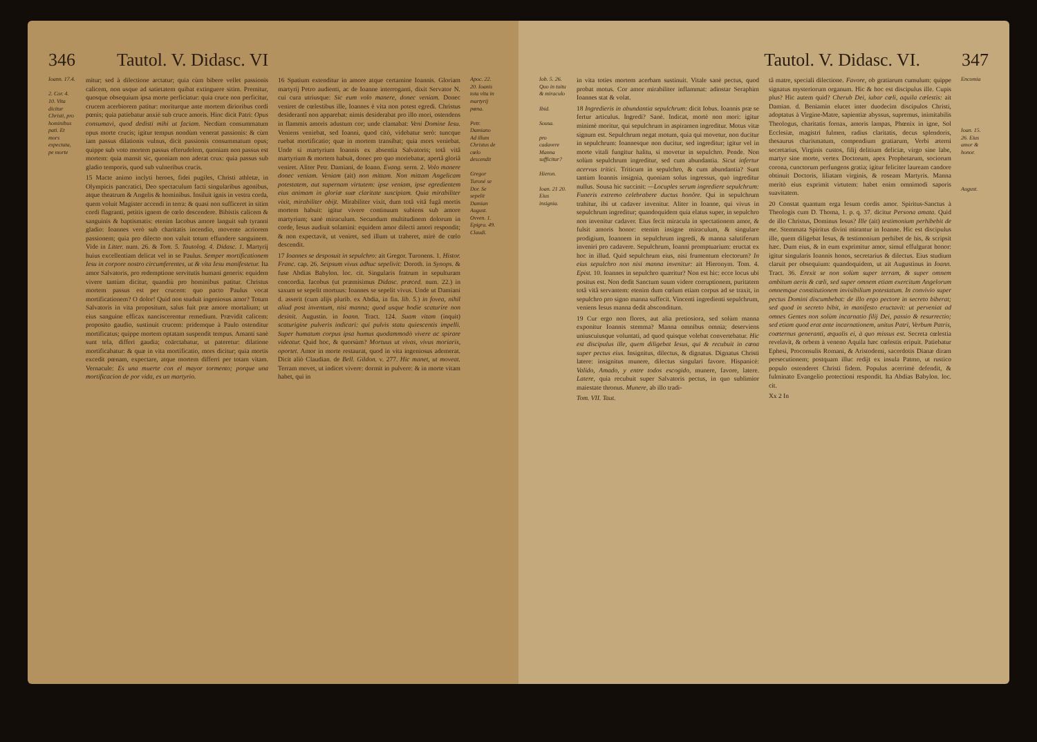346 Tautol. V. Didasc. VI
Ioann. 17.4.
2. Cor. 4. 10. Vita dicitur Christi, pro hominibus pati. Et mors expectata, pe morte
mitur; sed à dilectione arctatur; quia cùm bibere vellet passionis calicem, non usque ad satietatem quibat extinguere sitim. Premitur, quosque obsequium ipsa morte perficiatur: quia cruce non perficitur, crucem acerbiorem patitur: moriturque ante mortem dirioribus cordi pœnis; quia patiebatur anxiè sub cruce amoris. Hinc dicit Patri: Opus consumavi, quod dedisti mihi ut faciam. Necdùm consummatum opus morte crucis; igitur tempus nondùm venerat passionis: & cùm iam passus dilationis vulnus, dicit passionis consummatum opus; quippe sub voto mortem passus efterudelem, quoniam non passus est mortem: quia mansit sic, quoniam non aderat crux: quia passus sub gladio temporis, quod sub vulneribus crucis.
15 Macte animo inclyti heroes, fidei pugiles, Christi athletæ, in Olympicis pancratici, Deo spectaculum facti singularibus agonibus, atque theatrum & Angelis & hominibus. Insiluit ignis in vestra corda, quem voluit Magister accendi in terra: & quasi non sufficeret in sitim cordi flagranti, petitis ignem de cœlo descendere. Bibistis calicem & sanguinis & baptismatis: etenim Iacobus amore languit sub tyranni gladio: Ioannes verò sub charitatis incendio, movente acriorem passionem; quia pro dilecto non valuit totum effundere sanguinem. Vide in Litter. num. 26. & Tom. 5. Tautolog. 4. Didasc. 1. Martyrij huius excellentiam delicat vel in se Paulus. Semper mortificationem Iesu in corpore nostro circumferentes, ut & vita Iesu manifestetur. Ita amor Salvatoris, pro redemptione servitutis humani generis: equidem vivere tantùm dicitur, quandiù pro hominibus patitur. Christus mortem passus est per crucem: quo pacto Paulus vocat mortificationem? O dolor! Quid non studuit ingeniosus amor? Totum Salvatoris in vita propositum, salus fuit præ amore mortalium; ut eius sanguine efficax nanciscerentur remedium. Prævidit calicem: proposito gaudio, sustinuit crucem: pridemque à Paulo ostenditur mortificatus; quippe mortem optatam suspendit tempus. Amanti sanè sunt tela, differi gaudia; coärctabatur, ut pateretur: dilatione mortificabatur: & quæ in vita mortificatio, mors dicitur; quia mortis excedit pœnam, expectare, atque mortem differri per totam vitam. Vernacule: Es una muerte con el mayor tormento; porque una mortificacion de por vida, es un martyrio.
16 Spatium extenditur in amore atque certamine Ioannis. Gloriam martyrij Petro audienti, ac de Ioanne interroganti, dixit Servator N. cui cura utriusque: Sic eum volo manere, donec veniam. Donec veniret de cœlestibus ille, Ioannes è vita non potest egredi. Christus desiderantî non apparebat: nimis desiderabat pro illo mori, ostendens in flammis amoris adustum cor; unde clamabat: Veni Domine Iesu. Veniens veniebat, sed Ioanni, quod citò, videbatur serò: tuncque ruebat mortificatio; quæ in mortem transibat; quia mors veniebat. Unde si martyrium Ioannis ex absentia Salvatoris; totâ vitâ martyrium & mortem habuit, donec pro quo moriebatur, apertâ gloriâ veniret. Aliter Petr. Damiani, de Ioann. Evang. serm. 2. Volo manere donec veniam. Veniam (ait) non mittam. Non mittam Angelicam potestatem, aut supernam virtutem: ipse veniam, ipse egredientem eius animam in gloriæ suæ claritate suscipiam. Quia mirabiliter vixit, mirabiliter obijt. Mirabiliter vixit, dum totâ vitâ fugâ mortis mortem habuit: igitur vivere continuum subiens sub amore martyrium; sanè miraculum. Secundum multitudinem dolorum in corde, Iesus audiuit solamini: equidem amor dilecti amori respondit; & non expectavit, ut veniret, sed illum ut traheret, mirè de cœlo descendit.
17 Ioannes se desposuit in sepulchro: ait Gregor. Turonens. 1. Histor. Franc. cap. 26. Seipsum vivus adhuc sepelivit: Doroth. in Synops. & fuse Abdias Babylon. loc. cit. Singularis fratrum in sepulturam concordia. Iacobus (ut præmisimus Didasc. præced. num. 22.) in saxum se sepelit mortuus: Ioannes se sepelit vivus. Unde ut Damiani d. asserit (cum alijs plurib. ex Abdia, in fin. lib. 5.) in fovea, nihil aliud post inventum, nisi manna; quod usque hodie scaturire non desinit. Augustin. in Ioann. Tract. 124. Suam vitam (inquit) scaturigine pulveris indicari: qui pulvis statu quiescentis impelli. Super humatum corpus ipsa humus quodammodò vivere ac spirare videatur. Quid hoc, & quorsùm? Mortuus ut vivas, vivus moriaris, oportet. Amor in morte restaurat, quod in vita ingeniosus ademerat. Dicit aliò Claudian. de Bell. Gildon. v. 277. Hic manet, ut moveat. Terram movet, ut indicet vivere: dormit in pulvere: & in morte vitam habet, qui in
Apoc. 22. 20. Ioanis tota vita in martyrij pœna.
Petr. Damiano Ad illum Christus de cœlo descendit
Gregor Turoné se Dor. Se sepelit
Damian
August.
Ovven. 1. Epigra. 49. Claudi.
Tautol. V. Didasc. VI. 347
Iob. 5. 26. Quo in tuitu & miraculo
Ibid.
Sousa.
pro cadavere Manna sufficitur?
Hieron.
Ioan. 21 20. Eius insignia.
in vita toties mortem acerbam sustinuit. Vitale sanè pectus, quod probat motus. Cor amor mirabiliter inflammat: adinstar Seraphim Ioannes stat & volat.
18 Ingredieris in abundantia sepulchrum: dicit Iobus. Ioannis præ se fertur articulus. Ingredi? Sanè. Indicat, mortè non mori: igitur minimè moritur, qui sepulchrum in aspiramen ingreditur. Motus vitæ signum est. Sepulchrum negat motum, quia qui movetur, non ducitur in sepulchrum: Ioannesque non ducitur, sed ingreditur; igitur vel in morte vitali fungitur halitu, si movetur in sepulchro. Pende. Non solùm sepulchrum ingreditur, sed cum abundantia. Sicut infertur acervus tritici. Triticum in sepulchro, & cum abundantia? Sunt tantùm Ioannis insignia, quoniam solus ingressus, quò ingreditur nullus. Sousa hic succinit: —Locuples serum ingrediere sepulchrum: Funeris extremo celebrabere ductus honôre. Qui in sepulchrum trahitur, ibi ut cadaver invenitur. Aliter in Ioanne, qui vivus in sepulchrum ingreditur; quandoquidem quia elatus super, in sepulchro non invenitur cadaver. Eius fecit miracula in spectationem amor, & fulsit amoris honor: etenim insigne miraculum, & singulare prodigium, Ioannem in sepulchrum ingredi, & manna salutiferum inveniri pro cadavere. Sepulchrum, Ioanni promptuarium: eructat ex hoc in illud. Quid sepulchrum eius, nisi frumentum electorum? In eius sepulchro non nisi manna invenitur: ait Hieronym. Tom. 4. Epist. 10. Ioannes in sepulchro quæritur? Non est hic: ecce locus ubi positus est. Non dedit Sanctum suum videre corruptionem, puritatem totâ vitâ servantem: etenim dum cœlum etiam corpus ad se traxit, in sepulchro pro signo manna suffecit. Vincenti ingredienti sepulchrum, veniens Iesus manna dedit absconditum.
19 Cur ergo non flores, aut alia pretiosiora, sed solùm manna exponitur Ioannis stemma? Manna omnibus omnia; deserviens uniuscuiusque voluntati, ad quod quisque volebat convertebatur. Hic est discipulus ille, quem diligebat Iesus, qui & recubuit in cœna super pectus eius. Insignitus, dilectus, & dignatus. Dignatus Christi latere: insignitus munere, dilectus singulari favore. Hispanicè: Valido, Amado, y entre todos escogido, munere, favore, latere. Latere, quia recubuit super Salvatoris pectus, in quo sublimior maiestate thronus. Munere, ab illo tradi-
Tom. VII. Taut.
tâ matre, speciali dilectione. Favore, ob gratiarum cumulum: quippe signatus mysteriorum organum. Hic & hoc est discipulus ille. Cupis plus? Hic autem quid? Cherub Dei, iubar cœli, aquila cælestis: ait Damian. d. Beniamin elucet inter duodecim discipulos Christi, adoptatus à Virgine-Matre, sapientiæ abyssus, supremus, inimitabilis Theologus, charitatis fornax, amoris lampas, Phœnix in igne, Sol Ecclesiæ, magistri fulmen, radius claritatis, decus splendoris, thesaurus charismatum, compendium gratiarum, Verbi æterni secretarius, Virginis custos, filij delitium deliciæ, virgo sine labe, martyr sine morte, vertex Doctorum, apex Prophetarum, sociorum corona, cunctorum perfungens gratia; igitur feliciter lauream candore obtinuit Doctoris, liliatam virginis, & roseam Martyris. Manna meritò eius exprimit virtutem: habet enim omnimodi saporis suavitatem.
20 Constat quantum erga Iesum cordis amor. Spiritus-Sanctus à Theologis cum D. Thoma, 1. p. q. 37. dicitur Persona amata. Quid de illo Christus, Dominus Iesus? Ille (ait) testimonium perhibebit de me. Stemmata Spiritus divini mirantur in Ioanne. Hic est discipulus ille, quem diligebat Iesus, & testimonium perhibet de his, & scripsit hæc. Dum eius, & in eum exprimitur amor, simul effulgurat honor: igitur singularis Ioannis honos, secretarius & dilectus. Eius studium claruit per obsequium: quandoquidem, ut ait Augustinus in Ioann. Tract. 36. Erexit se non solùm super terram, & super omnem ambitum aeris & cœli, sed super omnem etiam exercitum Angelorum omnemque constitutionem invisibilium potestatum. In convivio super pectus Domini discumbebat: de illo ergo pectore in secreto biberat; sed quod in secreto bibit, in manifesto eructavit: ut perveniat ad omnes Gentes non solùm incarnatio filij Dei, passio & resurrectio; sed etiam quod erat ante incarnationem, unitus Patri, Verbum Patris, coæternus generanti, æqualis ei, à quo missus est. Secreta cœlestia revelavit, & orbem à veneno Aquila hæc cœlestis eripuit. Patiebatur Ephesi, Proconsulis Romani, & Aristodemi, sacerdotis Dianæ diram persecutionem; postquam illuc redijt ex insula Patmo, ut rustico populo ostenderet Christi fidem. Populus acerrimè defendit, & fulminato Evangelio protectioni respondit. Ita Abdias Babylon. loc. cit.
Xx 2 In
Encomia
Ioan. 15. 26. Eius amor & honor.
August.